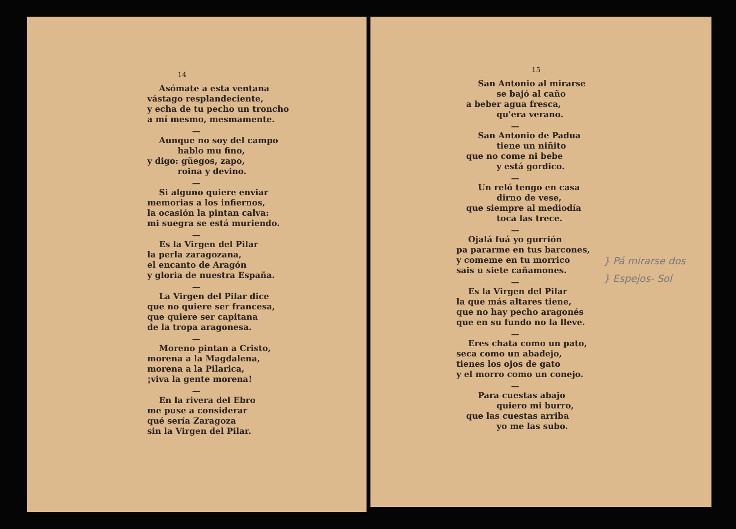14
Asómate a esta ventana
vástago resplandeciente,
y echa de tu pecho un troncho
a mí mesmo, mesmamente.
—
Aunque no soy del campo
hablo mu fino,
y digo: güegos, zapo,
roina y devino.
—
Si alguno quiere enviar
memorias a los infiernos,
la ocasión la pintan calva:
mi suegra se está muriendo.
—
Es la Virgen del Pilar
la perla zaragozana,
el encanto de Aragón
y gloria de nuestra España.
—
La Virgen del Pilar dice
que no quiere ser francesa,
que quiere ser capitana
de la tropa aragonesa.
—
Moreno pintan a Cristo,
morena a la Magdalena,
morena a la Pilarica,
¡viva la gente morena!
—
En la rivera del Ebro
me puse a considerar
qué sería Zaragoza
sin la Virgen del Pilar.
15
San Antonio al mirarse
se bajó al caño
a beber agua fresca,
qu'era verano.
—
San Antonio de Padua
tiene un niñito
que no come ni bebe
y está gordico.
—
Un reló tengo en casa
dirno de vese,
que siempre al mediodía
toca las trece.
—
Ojalá fuá yo gurrión
pa pararme en tus barcones,
y comeme en tu morrico
sais u siete cañamones.
—
Es la Virgen del Pilar
la que más altares tiene,
que no hay pecho aragonés
que en su fundo no la lleve.
—
Eres chata como un pato,
seca como un abadejo,
tienes los ojos de gato
y el morro como un conejo.
—
Para cuestas abajo
quiero mi burro,
que las cuestas arriba
yo me las subo.
} Pá mirarse dos
} Espejos- Sol